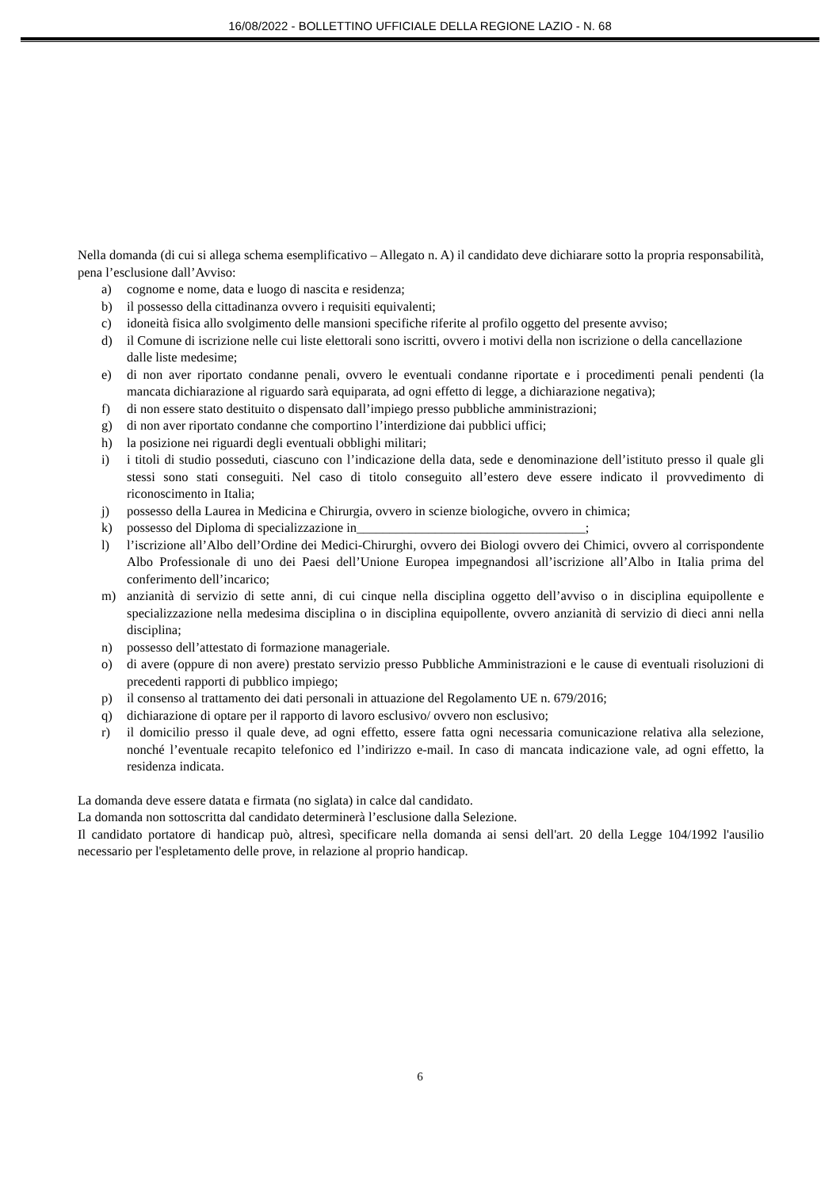16/08/2022 - BOLLETTINO UFFICIALE DELLA REGIONE LAZIO - N. 68
Nella domanda (di cui si allega schema esemplificativo – Allegato n. A) il candidato deve dichiarare sotto la propria responsabilità, pena l’esclusione dall’Avviso:
a) cognome e nome, data e luogo di nascita e residenza;
b) il possesso della cittadinanza ovvero i requisiti equivalenti;
c) idoneità fisica allo svolgimento delle mansioni specifiche riferite al profilo oggetto del presente avviso;
d) il Comune di iscrizione nelle cui liste elettorali sono iscritti, ovvero i motivi della non iscrizione o della cancellazione dalle liste medesime;
e) di non aver riportato condanne penali, ovvero le eventuali condanne riportate e i procedimenti penali pendenti (la mancata dichiarazione al riguardo sarà equiparata, ad ogni effetto di legge, a dichiarazione negativa);
f) di non essere stato destituito o dispensato dall’impiego presso pubbliche amministrazioni;
g) di non aver riportato condanne che comportino l’interdizione dai pubblici uffici;
h) la posizione nei riguardi degli eventuali obblighi militari;
i) i titoli di studio posseduti, ciascuno con l’indicazione della data, sede e denominazione dell’istituto presso il quale gli stessi sono stati conseguiti. Nel caso di titolo conseguito all’estero deve essere indicato il provvedimento di riconoscimento in Italia;
j) possesso della Laurea in Medicina e Chirurgia, ovvero in scienze biologiche, ovvero in chimica;
k) possesso del Diploma di specializzazione in___________________________________;
l) l’iscrizione all’Albo dell’Ordine dei Medici-Chirurghi, ovvero dei Biologi ovvero dei Chimici, ovvero al corrispondente Albo Professionale di uno dei Paesi dell’Unione Europea impegnandosi all’iscrizione all’Albo in Italia prima del conferimento dell’incarico;
m) anzianità di servizio di sette anni, di cui cinque nella disciplina oggetto dell’avviso o in disciplina equipollente e specializzazione nella medesima disciplina o in disciplina equipollente, ovvero anzianità di servizio di dieci anni nella disciplina;
n) possesso dell’attestato di formazione manageriale.
o) di avere (oppure di non avere) prestato servizio presso Pubbliche Amministrazioni e le cause di eventuali risoluzioni di precedenti rapporti di pubblico impiego;
p) il consenso al trattamento dei dati personali in attuazione del Regolamento UE n. 679/2016;
q) dichiarazione di optare per il rapporto di lavoro esclusivo/ ovvero non esclusivo;
r) il domicilio presso il quale deve, ad ogni effetto, essere fatta ogni necessaria comunicazione relativa alla selezione, nonché l’eventuale recapito telefonico ed l’indirizzo e-mail. In caso di mancata indicazione vale, ad ogni effetto, la residenza indicata.
La domanda deve essere datata e firmata (no siglata) in calce dal candidato.
La domanda non sottoscritta dal candidato determinerà l’esclusione dalla Selezione.
Il candidato portatore di handicap può, altresì, specificare nella domanda ai sensi dell'art. 20 della Legge 104/1992 l'ausilio necessario per l'espletamento delle prove, in relazione al proprio handicap.
6